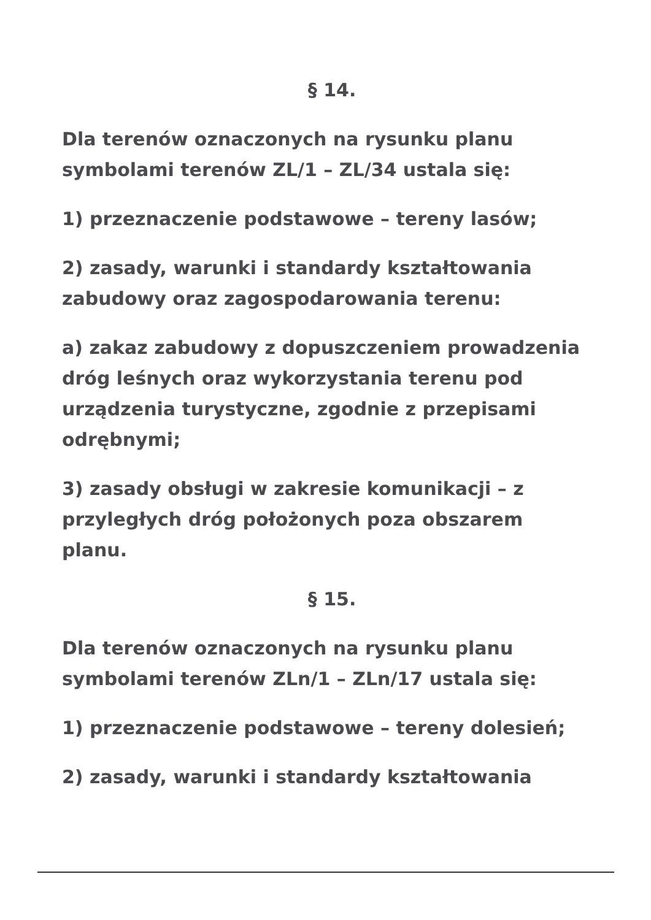§ 14.
Dla terenów oznaczonych na rysunku planu symbolami terenów ZL/1 – ZL/34 ustala się:
1) przeznaczenie podstawowe – tereny lasów;
2) zasady, warunki i standardy kształtowania zabudowy oraz zagospodarowania terenu:
a) zakaz zabudowy z dopuszczeniem prowadzenia dróg leśnych oraz wykorzystania terenu pod urządzenia turystyczne, zgodnie z przepisami odrębnymi;
3) zasady obsługi w zakresie komunikacji – z przyległych dróg położonych poza obszarem planu.
§ 15.
Dla terenów oznaczonych na rysunku planu symbolami terenów ZLn/1 – ZLn/17 ustala się:
1) przeznaczenie podstawowe – tereny dolesień;
2) zasady, warunki i standardy kształtowania